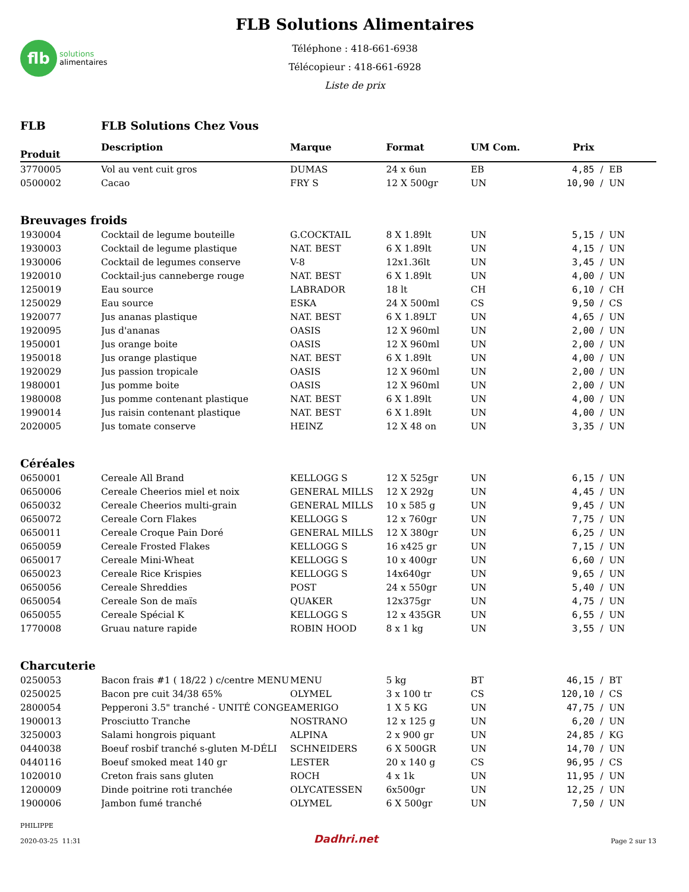flb
solutions
alimentaires
FLB Solutions Alimentaires
Téléphone : 418-661-6938
Télécopieur : 418-661-6928
Liste de prix
| FLB | FLB Solutions Chez Vous | | | | | |
| Produit | Description | Marque | Format | UM Com. | Prix | |
| 3770005 | Vol au vent cuit gros | DUMAS | 24 x 6un | EB | 4,85 | / EB |
| 0500002 | Cacao | FRY S | 12 X 500gr | UN | 10,90 | / UN |
| Breuvages froids | | | | | | |
| 1930004 | Cocktail de legume bouteille | G.COCKTAIL | 8 X 1.89lt | UN | 5,15 | / UN |
| 1930003 | Cocktail de legume plastique | NAT. BEST | 6 X 1.89lt | UN | 4,15 | / UN |
| 1930006 | Cocktail de legumes conserve | V-8 | 12x1.36lt | UN | 3,45 | / UN |
| 1920010 | Cocktail-jus canneberge rouge | NAT. BEST | 6 X 1.89lt | UN | 4,00 | / UN |
| 1250019 | Eau source | LABRADOR | 18 lt | CH | 6,10 | / CH |
| 1250029 | Eau source | ESKA | 24 X 500ml | CS | 9,50 | / CS |
| 1920077 | Jus ananas plastique | NAT. BEST | 6 X 1.89LT | UN | 4,65 | / UN |
| 1920095 | Jus d'ananas | OASIS | 12 X 960ml | UN | 2,00 | / UN |
| 1950001 | Jus orange boite | OASIS | 12 X 960ml | UN | 2,00 | / UN |
| 1950018 | Jus orange plastique | NAT. BEST | 6 X 1.89lt | UN | 4,00 | / UN |
| 1920029 | Jus passion tropicale | OASIS | 12 X 960ml | UN | 2,00 | / UN |
| 1980001 | Jus pomme boite | OASIS | 12 X 960ml | UN | 2,00 | / UN |
| 1980008 | Jus pomme contenant plastique | NAT. BEST | 6 X 1.89lt | UN | 4,00 | / UN |
| 1990014 | Jus raisin contenant plastique | NAT. BEST | 6 X 1.89lt | UN | 4,00 | / UN |
| 2020005 | Jus tomate conserve | HEINZ | 12 X 48 on | UN | 3,35 | / UN |
| Céréales | | | | | | |
| 0650001 | Cereale All Brand | KELLOGG S | 12 X 525gr | UN | 6,15 | / UN |
| 0650006 | Cereale Cheerios miel et noix | GENERAL MILLS | 12 X 292g | UN | 4,45 | / UN |
| 0650032 | Cereale Cheerios multi-grain | GENERAL MILLS | 10 x 585 g | UN | 9,45 | / UN |
| 0650072 | Cereale Corn Flakes | KELLOGG S | 12 x 760gr | UN | 7,75 | / UN |
| 0650011 | Cereale Croque Pain Doré | GENERAL MILLS | 12 X 380gr | UN | 6,25 | / UN |
| 0650059 | Cereale Frosted Flakes | KELLOGG S | 16 x425 gr | UN | 7,15 | / UN |
| 0650017 | Cereale Mini-Wheat | KELLOGG S | 10 x 400gr | UN | 6,60 | / UN |
| 0650023 | Cereale Rice Krispies | KELLOGG S | 14x640gr | UN | 9,65 | / UN |
| 0650056 | Cereale Shreddies | POST | 24 x 550gr | UN | 5,40 | / UN |
| 0650054 | Cereale Son de maïs | QUAKER | 12x375gr | UN | 4,75 | / UN |
| 0650055 | Cereale Spécial K | KELLOGG S | 12 x 435GR | UN | 6,55 | / UN |
| 1770008 | Gruau nature rapide | ROBIN HOOD | 8 x 1 kg | UN | 3,55 | / UN |
| Charcuterie | | | | | | |
| 0250053 | Bacon frais #1 ( 18/22 ) c/centre MENU | MENU | 5 kg | BT | 46,15 | / BT |
| 0250025 | Bacon pre cuit 34/38 65% | OLYMEL | 3 x 100 tr | CS | 120,10 | / CS |
| 2800054 | Pepperoni 3.5" tranché - UNITÉ CONGE | AMERIGO | 1 X 5 KG | UN | 47,75 | / UN |
| 1900013 | Prosciutto Tranche | NOSTRANO | 12 x 125 g | UN | 6,20 | / UN |
| 3250003 | Salami hongrois piquant | ALPINA | 2 x 900 gr | UN | 24,85 | / KG |
| 0440038 | Boeuf rosbif tranché s-gluten M-DÉLI | SCHNEIDERS | 6 X 500GR | UN | 14,70 | / UN |
| 0440116 | Boeuf smoked meat 140 gr | LESTER | 20 x 140 g | CS | 96,95 | / CS |
| 1020010 | Creton frais sans gluten | ROCH | 4 x 1k | UN | 11,95 | / UN |
| 1200009 | Dinde poitrine roti tranchée | OLYCATESSEN | 6x500gr | UN | 12,25 | / UN |
| 1900006 | Jambon fumé tranché | OLYMEL | 6 X 500gr | UN | 7,50 | / UN |
PHILIPPE
2020-03-25 11:31
Dadhri.net
Page 2 sur 13